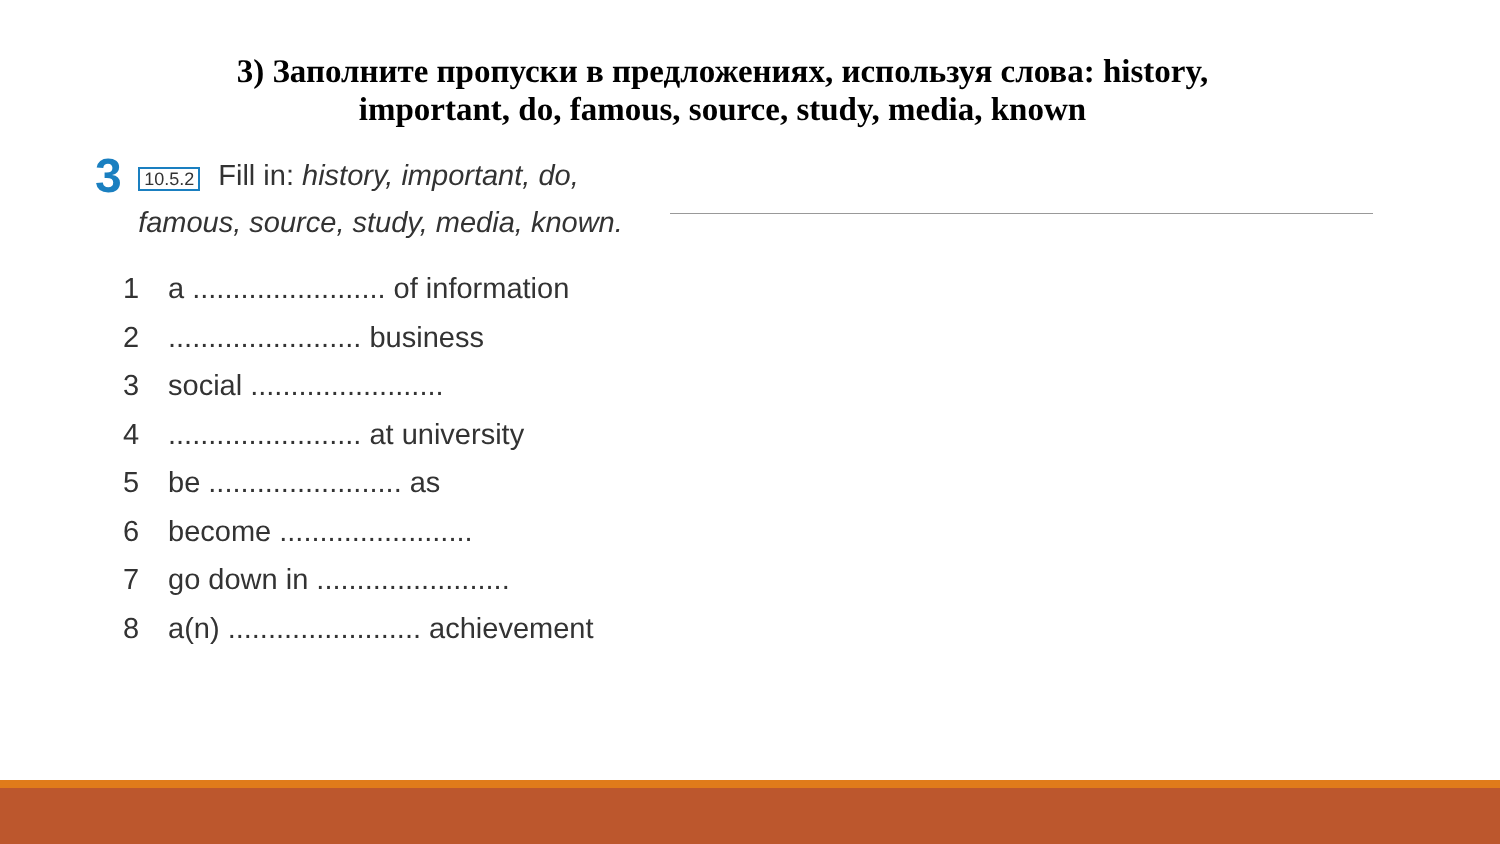3) Заполните пропуски в предложениях, используя слова: history,
important, do, famous, source, study, media, known
3
10.5.2 Fill in: history, important, do, famous, source, study, media, known.
1 a ........................ of information
2........................ business
3 social ........................
4........................ at university
5 be ........................ as
6 become ........................
7 go down in ........................
8 a(n) ........................ achievement